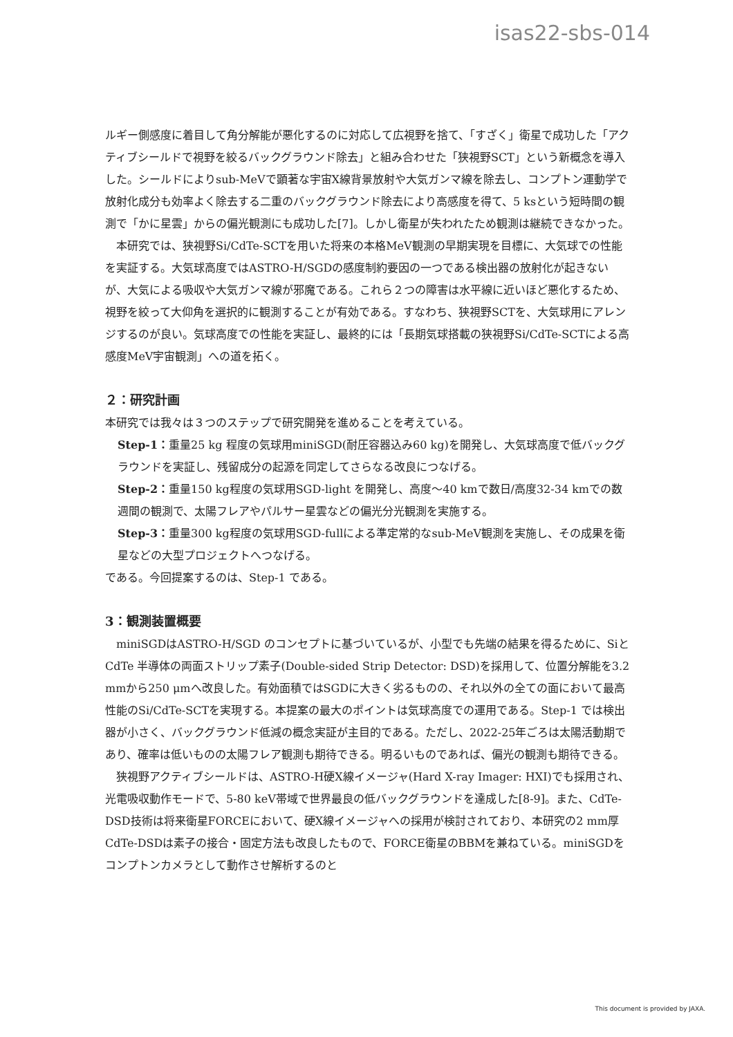isas22-sbs-014
ルギー側感度に着目して角分解能が悪化するのに対応して広視野を捨て、「すざく」衛星で成功した「アクティブシールドで視野を絞るバックグラウンド除去」と組み合わせた「狭視野SCT」という新概念を導入した。シールドによりsub-MeVで顕著な宇宙X線背景放射や大気ガンマ線を除去し、コンプトン運動学で放射化成分も効率よく除去する二重のバックグラウンド除去により高感度を得て、5 ksという短時間の観測で「かに星雲」からの偏光観測にも成功した[7]。しかし衛星が失われたため観測は継続できなかった。
本研究では、狭視野Si/CdTe-SCTを用いた将来の本格MeV観測の早期実現を目標に、大気球での性能を実証する。大気球高度ではASTRO-H/SGDの感度制約要因の一つである検出器の放射化が起きないが、大気による吸収や大気ガンマ線が邪魔である。これら２つの障害は水平線に近いほど悪化するため、視野を絞って大仰角を選択的に観測することが有効である。すなわち、狭視野SCTを、大気球用にアレンジするのが良い。気球高度での性能を実証し、最終的には「長期気球搭載の狭視野Si/CdTe-SCTによる高感度MeV宇宙観測」への道を拓く。
２：研究計画
本研究では我々は３つのステップで研究開発を進めることを考えている。
Step-1：重量25 kg 程度の気球用miniSGD(耐圧容器込み60 kg)を開発し、大気球高度で低バックグラウンドを実証し、残留成分の起源を同定してさらなる改良につなげる。
Step-2：重量150 kg程度の気球用SGD-light を開発し、高度〜40 kmで数日/高度32-34 kmでの数週間の観測で、太陽フレアやパルサー星雲などの偏光分光観測を実施する。
Step-3：重量300 kg程度の気球用SGD-fullによる準定常的なsub-MeV観測を実施し、その成果を衛星などの大型プロジェクトへつなげる。
である。今回提案するのは、Step-1 である。
3：観測装置概要
miniSGDはASTRO-H/SGD のコンセプトに基づいているが、小型でも先端の結果を得るために、SiとCdTe 半導体の両面ストリップ素子(Double-sided Strip Detector: DSD)を採用して、位置分解能を3.2 mmから250 μmへ改良した。有効面積ではSGDに大きく劣るものの、それ以外の全ての面において最高性能のSi/CdTe-SCTを実現する。本提案の最大のポイントは気球高度での運用である。Step-1 では検出器が小さく、バックグラウンド低減の概念実証が主目的である。ただし、2022-25年ごろは太陽活動期であり、確率は低いものの太陽フレア観測も期待できる。明るいものであれば、偏光の観測も期待できる。
狭視野アクティブシールドは、ASTRO-H硬X線イメージャ(Hard X-ray Imager: HXI)でも採用され、光電吸収動作モードで、5-80 keV帯域で世界最良の低バックグラウンドを達成した[8-9]。また、CdTe-DSD技術は将来衛星FORCEにおいて、硬X線イメージャへの採用が検討されており、本研究の2 mm厚CdTe-DSDは素子の接合・固定方法も改良したもので、FORCE衛星のBBMを兼ねている。miniSGDをコンプトンカメラとして動作させ解析するのと
This document is provided by JAXA.